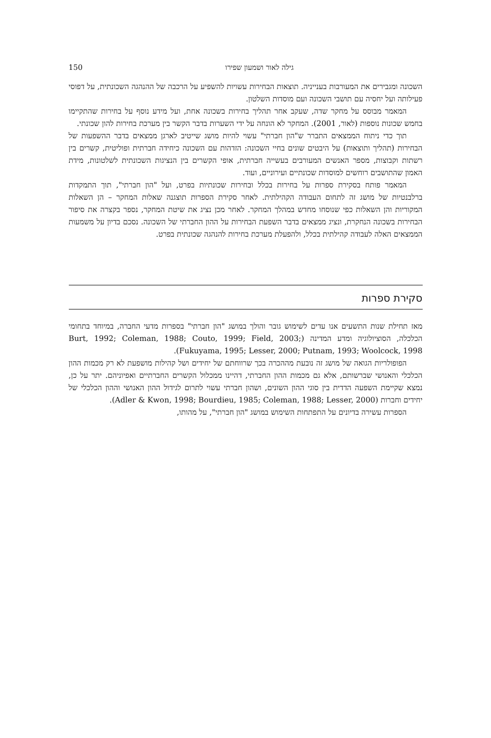גילה לאור ושמעון שפירו 150
השכונה ומגבירים את המעורבות בענייניה. תוצאות הבחירות עשויות להשפיע על הרכבה של ההנהגה השכונתית, על דפוסי פעילותה ועל יחסיה עם תושבי השכונה ועם מוסדות השלטון.
המאמר מבוסס על מחקר שדה, שעקב אחר תהליך בחירות בשכונה אחת, ועל מידע נוסף על בחירות שהתקיימו בחמש שכונות נוספות (לאור, 2001). המחקר לא הונחה על ידי השערות בדבר הקשר בין מערכת בחירות להון שכונתי.
תוך כדי ניתוח הממצאים התברר ש"הון חברתי" עשוי להיות מושג שייטיב לארגן ממצאים בדבר ההשפעות של הבחירות (תהליך ותוצאות) על היבטים שונים בחיי השכונה: הזדהות עם השכונה כיחידה חברתית ופוליטית, קשרים בין רשתות וקבוצות, מספר האנשים המעורבים בעשייה חברתית, אופי הקשרים בין הנציגות השכונתית לשלטונות, מידת האמון שהתושבים רוחשים למוסדות שכונתיים ועירוניים, ועוד.
המאמר פותח בסקירת ספרות על בחירות בכלל ובחירות שכונתיות בפרט, ועל "הון חברתי", תוך התמקדות ברלבנטיות של מושג זה לתחום העבודה הקהילתית. לאחר סקירת הספרות תוצגנה שאלות המחקר – הן השאלות המקוריות והן השאלות כפי שנוסחו מחדש במהלך המחקר. לאחר מכן נציג את שיטת המחקר, נספר בקצרה את סיפור הבחירות בשכונה הנחקרת, ונציג ממצאים בדבר השפעת הבחירות על ההון החברתי של השכונה. נסכם בדיון על משמעות הממצאים האלה לעבודה קהילתית בכלל, ולהפעלת מערכת בחירות להנהגה שכונתית בפרט.
סקירת ספרות
מאז תחילת שנות התשעים אנו עדים לשימוש גובר והולך במושג "הון חברתי" בספרות מדעי החברה, במיוחד בתחומי הכלכלה, הסוציולוגיה ומדע המדינה (Burt, 1992; Coleman, 1988; Couto, 1999; Field, 2003; Fukuyama, 1995; Lesser, 2000; Putnam, 1993; Woolcock, 1998).
הפופולריות הגואה של מושג זה נובעת מההכרה בכך שרווחתם של יחידים ושל קהילות מושפעת לא רק מכמות ההון הכלכלי והאנושי שברשותם, אלא גם מכמות ההון החברתי, דהיינו ממכלול הקשרים החברתיים ואפיוניהם. יתר על כן, נמצא שקיימת השפעה הדדית בין סוגי ההון השונים, ושהון חברתי עשוי לתרום לגידול ההון האנושי וההון הכלכלי של יחידים וחברות (Adler & Kwon, 1998; Bourdieu, 1985; Coleman, 1988; Lesser, 2000).
הספרות עשירה בדיונים על התפתחות השימוש במושג "הון חברתי", על מהותו,